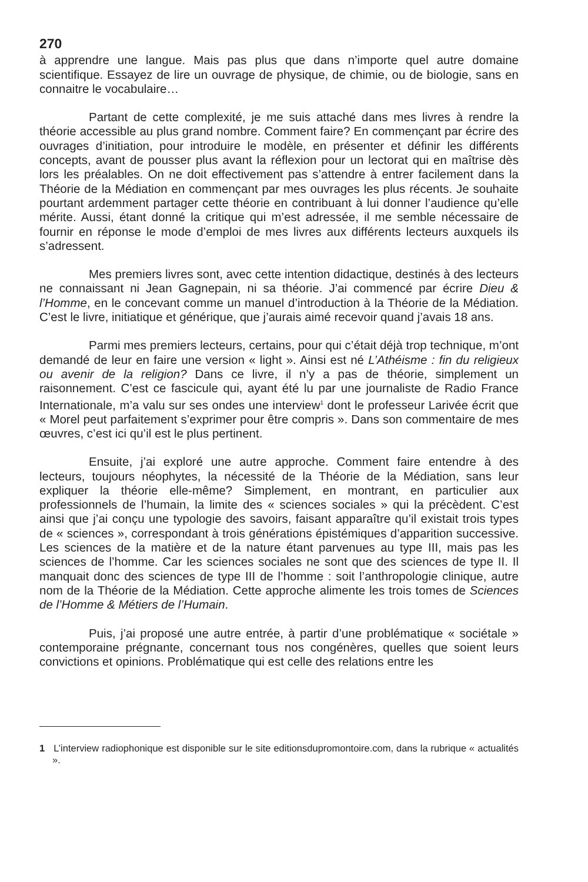270
à apprendre une langue. Mais pas plus que dans n’importe quel autre domaine scientifique. Essayez de lire un ouvrage de physique, de chimie, ou de biologie, sans en connaitre le vocabulaire…
Partant de cette complexité, je me suis attaché dans mes livres à rendre la théorie accessible au plus grand nombre. Comment faire? En commençant par écrire des ouvrages d’initiation, pour introduire le modèle, en présenter et définir les différents concepts, avant de pousser plus avant la réflexion pour un lectorat qui en maîtrise dès lors les préalables. On ne doit effectivement pas s’attendre à entrer facilement dans la Théorie de la Médiation en commençant par mes ouvrages les plus récents. Je souhaite pourtant ardemment partager cette théorie en contribuant à lui donner l’audience qu’elle mérite. Aussi, étant donné la critique qui m’est adressée, il me semble nécessaire de fournir en réponse le mode d’emploi de mes livres aux différents lecteurs auxquels ils s’adressent.
Mes premiers livres sont, avec cette intention didactique, destinés à des lecteurs ne connaissant ni Jean Gagnepain, ni sa théorie. J’ai commencé par écrire Dieu & l’Homme, en le concevant comme un manuel d’introduction à la Théorie de la Médiation. C’est le livre, initiatique et générique, que j’aurais aimé recevoir quand j’avais 18 ans.
Parmi mes premiers lecteurs, certains, pour qui c’était déjà trop technique, m’ont demandé de leur en faire une version « light ». Ainsi est né L’Athéisme : fin du religieux ou avenir de la religion? Dans ce livre, il n’y a pas de théorie, simplement un raisonnement. C’est ce fascicule qui, ayant été lu par une journaliste de Radio France Internationale, m’a valu sur ses ondes une interview<sup>1</sup> dont le professeur Larivée écrit que « Morel peut parfaitement s’exprimer pour être compris ». Dans son commentaire de mes œuvres, c’est ici qu’il est le plus pertinent.
Ensuite, j’ai exploré une autre approche. Comment faire entendre à des lecteurs, toujours néophytes, la nécessité de la Théorie de la Médiation, sans leur expliquer la théorie elle-même? Simplement, en montrant, en particulier aux professionnels de l’humain, la limite des « sciences sociales » qui la précèdent. C’est ainsi que j’ai conçu une typologie des savoirs, faisant apparaître qu’il existait trois types de « sciences », correspondant à trois générations épistémiques d’apparition successive. Les sciences de la matière et de la nature étant parvenues au type III, mais pas les sciences de l’homme. Car les sciences sociales ne sont que des sciences de type II. Il manquait donc des sciences de type III de l’homme : soit l’anthropologie clinique, autre nom de la Théorie de la Médiation. Cette approche alimente les trois tomes de Sciences de l’Homme & Métiers de l’Humain.
Puis, j’ai proposé une autre entrée, à partir d’une problématique « sociétale » contemporaine prégnante, concernant tous nos congénères, quelles que soient leurs convictions et opinions. Problématique qui est celle des relations entre les
1 L’interview radiophonique est disponible sur le site editionsdupromontoire.com, dans la rubrique « actualités ».